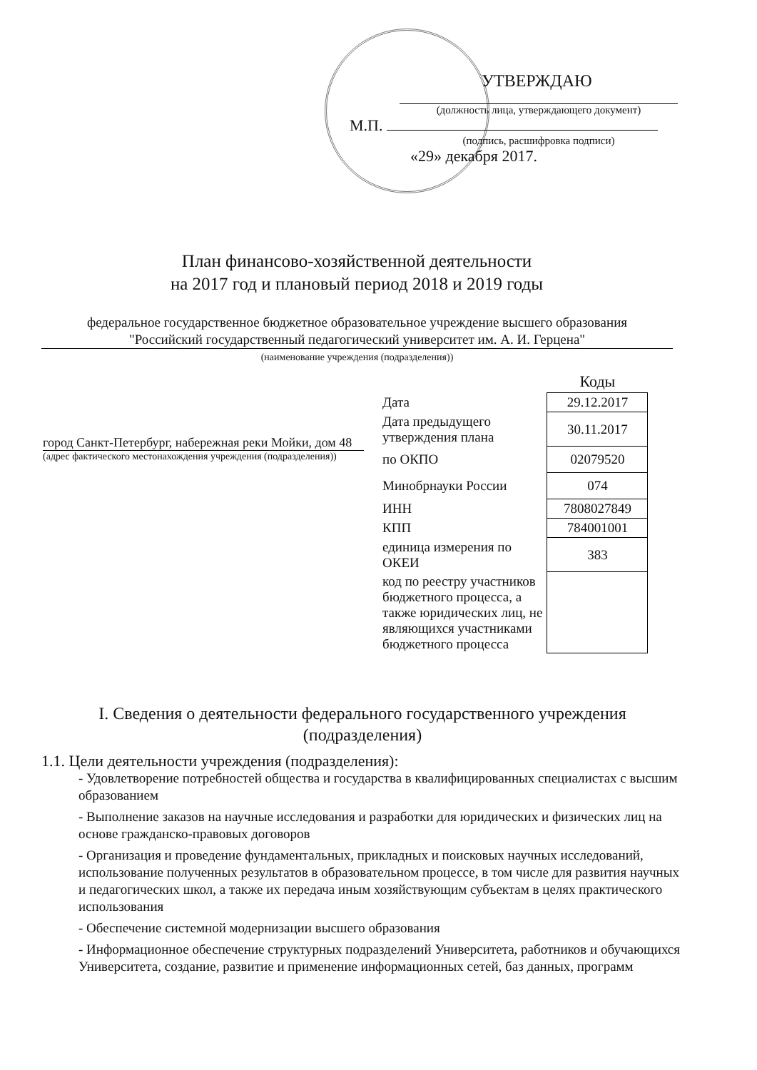УТВЕРЖДАЮ
(должность лица, утверждающего документ)
М.П.
(подпись, расшифровка подписи)
«29» декабря 2017.
План финансово-хозяйственной деятельности
на 2017 год и плановый период 2018 и 2019 годы
федеральное государственное бюджетное образовательное учреждение высшего образования
"Российский государственный педагогический университет им. А. И. Герцена"
(наименование учреждения (подразделения))
город Санкт-Петербург, набережная реки Мойки, дом 48
(адрес фактического местонахождения учреждения (подразделения))
| | Коды |
| Дата | 29.12.2017 |
| Дата предыдущего утверждения плана | 30.11.2017 |
| по ОКПО | 02079520 |
| Минобрнауки России | 074 |
| ИНН | 7808027849 |
| КПП | 784001001 |
| единица измерения по ОКЕИ | 383 |
| код по реестру участников бюджетного процесса, а также юридических лиц, не являющихся участниками бюджетного процесса | |
I. Сведения о деятельности федерального государственного учреждения
(подразделения)
1.1. Цели деятельности учреждения (подразделения):
- Удовлетворение потребностей общества и государства в квалифицированных специалистах с высшим образованием
- Выполнение заказов на научные исследования и разработки для юридических и физических лиц на основе гражданско-правовых договоров
- Организация и проведение фундаментальных, прикладных и поисковых научных исследований, использование полученных результатов в образовательном процессе, в том числе для развития научных и педагогических школ, а также их передача иным хозяйствующим субъектам в целях практического использования
- Обеспечение системной модернизации высшего образования
- Информационное обеспечение структурных подразделений Университета, работников и обучающихся Университета, создание, развитие и применение информационных сетей, баз данных, программ